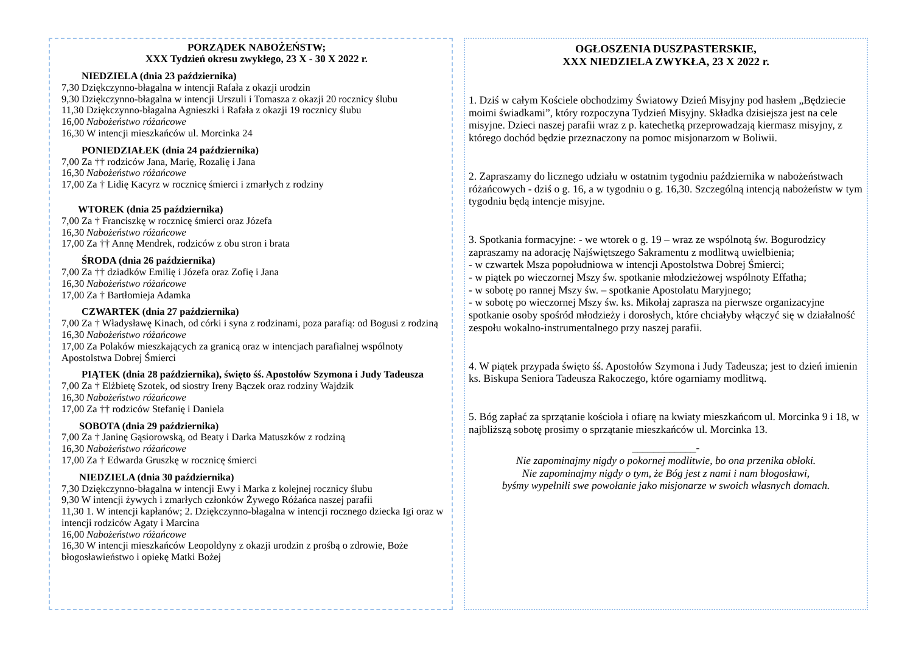PORZĄDEK NABOŻEŃSTW;
XXX Tydzień okresu zwykłego, 23 X - 30 X 2022 r.
NIEDZIELA (dnia 23 października)
7,30 Dziękczynno-błagalna w intencji Rafała z okazji urodzin
9,30 Dziękczynno-błagalna w intencji Urszuli i Tomasza z okazji 20 rocznicy ślubu
11,30 Dziękczynno-błagalna Agnieszki i Rafała z okazji 19 rocznicy ślubu
16,00 Nabożeństwo różańcowe
16,30 W intencji mieszkańców ul. Morcinka 24
PONIEDZIAŁEK (dnia 24 października)
7,00 Za †† rodziców Jana, Marię, Rozalię i Jana
16,30 Nabożeństwo różańcowe
17,00 Za † Lidię Kacyrz w rocznicę śmierci i zmarłych z rodziny
WTOREK (dnia 25 października)
7,00 Za † Franciszkę w rocznicę śmierci oraz Józefa
16,30 Nabożeństwo różańcowe
17,00 Za †† Annę Mendrek, rodziców z obu stron i brata
ŚRODA (dnia 26 października)
7,00 Za †† dziadków Emilię i Józefa oraz Zofię i Jana
16,30 Nabożeństwo różańcowe
17,00 Za † Bartłomieja Adamka
CZWARTEK (dnia 27 października)
7,00 Za † Władysławę Kinach, od córki i syna z rodzinami, poza parafią: od Bogusi z rodziną
16,30 Nabożeństwo różańcowe
17,00 Za Polaków mieszkających za granicą oraz w intencjach parafialnej wspólnoty Apostolstwa Dobrej Śmierci
PIĄTEK (dnia 28 października), święto śś. Apostołów Szymona i Judy Tadeusza
7,00 Za † Elżbietę Szotek, od siostry Ireny Bączek oraz rodziny Wajdzik
16,30 Nabożeństwo różańcowe
17,00 Za †† rodziców Stefanię i Daniela
SOBOTA (dnia 29 października)
7,00 Za † Janinę Gąsiorowską, od Beaty i Darka Matuszków z rodziną
16,30 Nabożeństwo różańcowe
17,00 Za † Edwarda Gruszkę w rocznicę śmierci
NIEDZIELA (dnia 30 października)
7,30 Dziękczynno-błagalna w intencji Ewy i Marka z kolejnej rocznicy ślubu
9,30 W intencji żywych i zmarłych członków Żywego Różańca naszej parafii
11,30 1. W intencji kapłanów; 2. Dziękczynno-błagalna w intencji rocznego dziecka Igi oraz w intencji rodziców Agaty i Marcina
16,00 Nabożeństwo różańcowe
16,30 W intencji mieszkańców Leopoldyny z okazji urodzin z prośbą o zdrowie, Boże błogosławieństwo i opiekę Matki Bożej
OGŁOSZENIA DUSZPASTERSKIE,
XXX NIEDZIELA ZWYKŁA, 23 X 2022 r.
1. Dziś w całym Kościele obchodzimy Światowy Dzień Misyjny pod hasłem „Będziecie moimi świadkami”, który rozpoczyna Tydzień Misyjny. Składka dzisiejsza jest na cele misyjne. Dzieci naszej parafii wraz z p. katechetką przeprowadzają kiermasz misyjny, z którego dochód będzie przeznaczony na pomoc misjonarzom w Boliwii.
2. Zapraszamy do licznego udziału w ostatnim tygodniu października w nabożeństwach różańcowych - dziś o g. 16, a w tygodniu o g. 16,30. Szczególną intencją nabożeństw w tym tygodniu będą intencje misyjne.
3. Spotkania formacyjne: - we wtorek o g. 19 – wraz ze wspólnotą św. Bogurodzicy zapraszamy na adorację Najświętszego Sakramentu z modlitwą uwielbienia;
- w czwartek Msza popołudniowa w intencji Apostolstwa Dobrej Śmierci;
- w piątek po wieczornej Mszy św. spotkanie młodzieżowej wspólnoty Effatha;
- w sobotę po rannej Mszy św. – spotkanie Apostolatu Maryjnego;
- w sobotę po wieczornej Mszy św. ks. Mikołaj zaprasza na pierwsze organizacyjne spotkanie osoby spośród młodzieży i dorosłych, które chciałyby włączyć się w działalność zespołu wokalno-instrumentalnego przy naszej parafii.
4. W piątek przypada święto śś. Apostołów Szymona i Judy Tadeusza; jest to dzień imienin ks. Biskupa Seniora Tadeusza Rakoczego, które ogarniamy modlitwą.
5. Bóg zapłać za sprzątanie kościoła i ofiarę na kwiaty mieszkańcom ul. Morcinka 9 i 18, w najbliższą sobotę prosimy o sprzątanie mieszkańców ul. Morcinka 13.
____________-
Nie zapominajmy nigdy o pokornej modlitwie, bo ona przenika obłoki.
Nie zapominajmy nigdy o tym, że Bóg jest z nami i nam błogosławi,
byśmy wypełnili swe powołanie jako misjonarze w swoich własnych domach.